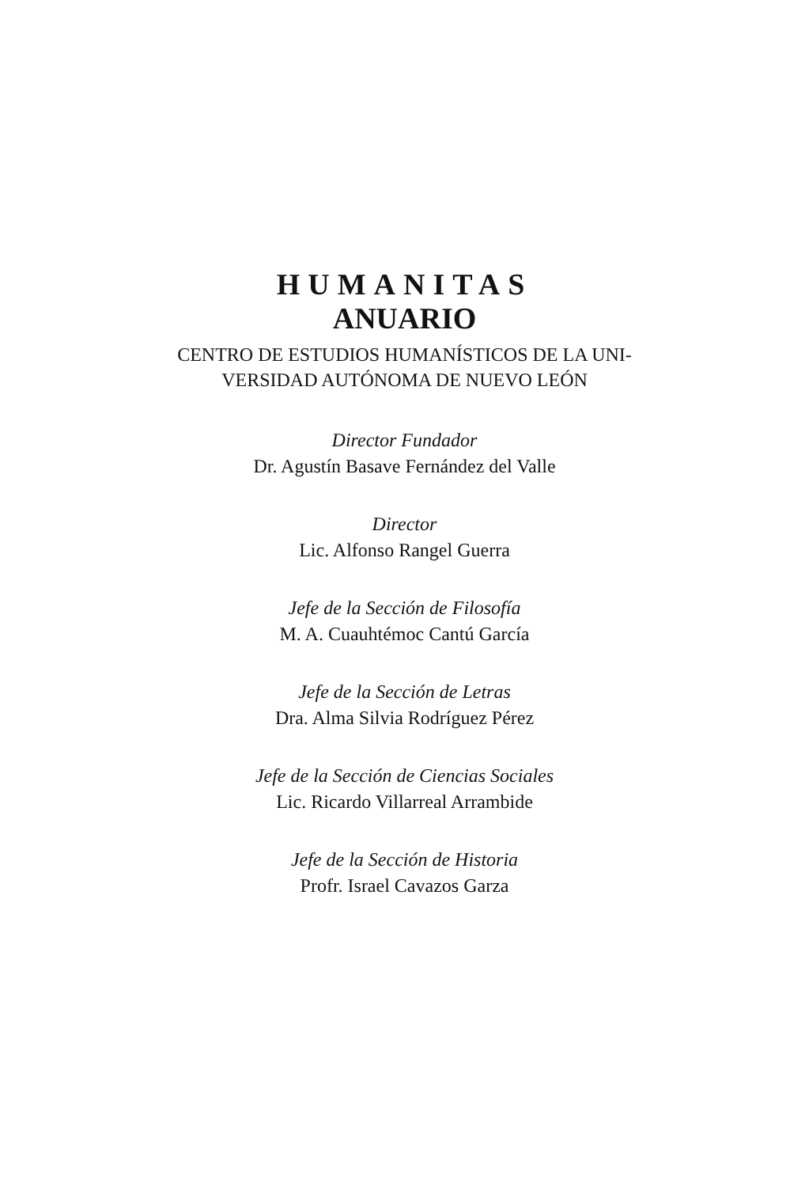HUMANITAS
ANUARIO
CENTRO DE ESTUDIOS HUMANÍSTICOS DE LA UNI-
VERSIDAD AUTÓNOMA DE NUEVO LEÓN
Director Fundador
Dr. Agustín Basave Fernández del Valle
Director
Lic. Alfonso Rangel Guerra
Jefe de la Sección de Filosofía
M. A. Cuauhtémoc Cantú García
Jefe de la Sección de Letras
Dra. Alma Silvia Rodríguez Pérez
Jefe de la Sección de Ciencias Sociales
Lic. Ricardo Villarreal Arrambide
Jefe de la Sección de Historia
Profr. Israel Cavazos Garza